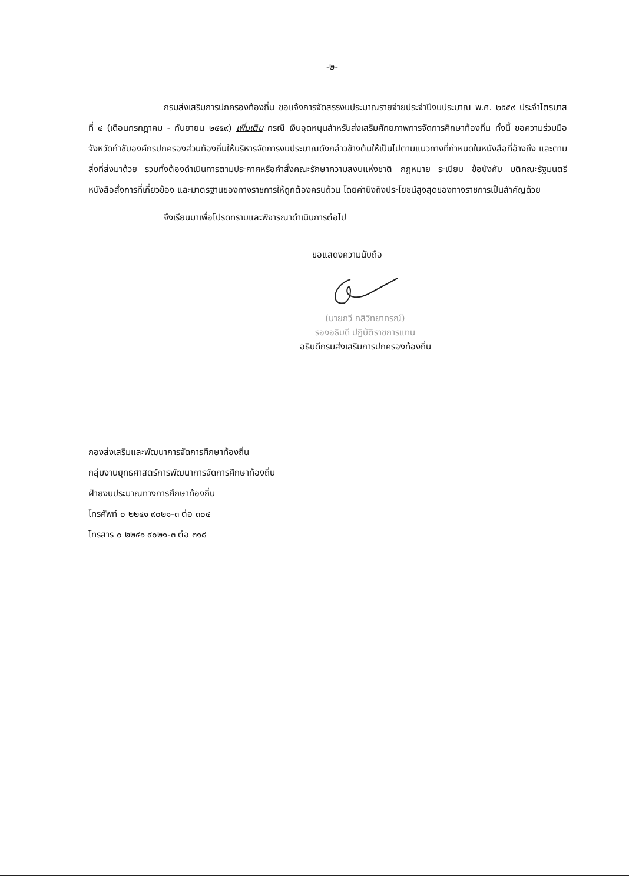-๒-
กรมส่งเสริมการปกครองท้องถิ่น ขอแจ้งการจัดสรรงบประมาณรายจ่ายประจำปีงบประมาณ พ.ศ. ๒๕๕๙ ประจำไตรมาสที่ ๔ (เดือนกรกฎาคม - กันยายน ๒๕๕๙) เพิ่มเติม กรณี เงินอุดหนุนสำหรับส่งเสริมศักยภาพการจัดการศึกษาท้องถิ่น ทั้งนี้ ขอความร่วมมือจังหวัดกำชับองค์กรปกครองส่วนท้องถิ่นให้บริหารจัดการงบประมาณดังกล่าวข้างต้นให้เป็นไปตามแนวทางที่กำหนดในหนังสือที่อ้างถึง และตามสิ่งที่ส่งมาด้วย รวมทั้งต้องดำเนินการตามประกาศหรือคำสั่งคณะรักษาความสงบแห่งชาติ กฎหมาย ระเบียบ ข้อบังคับ มติคณะรัฐมนตรี หนังสือสั่งการที่เกี่ยวข้อง และมาตรฐานของทางราชการให้ถูกต้องครบถ้วน โดยคำนึงถึงประโยชน์สูงสุดของทางราชการเป็นสำคัญด้วย
จึงเรียนมาเพื่อโปรดทราบและพิจารณาดำเนินการต่อไป
ขอแสดงความนับถือ
(นายกวี กสิวิทยาภรณ์)
รองอธิบดี ปฏิบัติราชการแทน
อธิบดีกรมส่งเสริมการปกครองท้องถิ่น
กองส่งเสริมและพัฒนาการจัดการศึกษาท้องถิ่น
กลุ่มงานยุทธศาสตร์การพัฒนาการจัดการศึกษาท้องถิ่น
ฝ่ายงบประมาณทางการศึกษาท้องถิ่น
โทรศัพท์ ๐ ๒๒๔๑ ๙๐๒๑-๓ ต่อ ๓๐๔
โทรสาร ๐ ๒๒๔๑ ๙๐๒๑-๓ ต่อ ๓๑๘